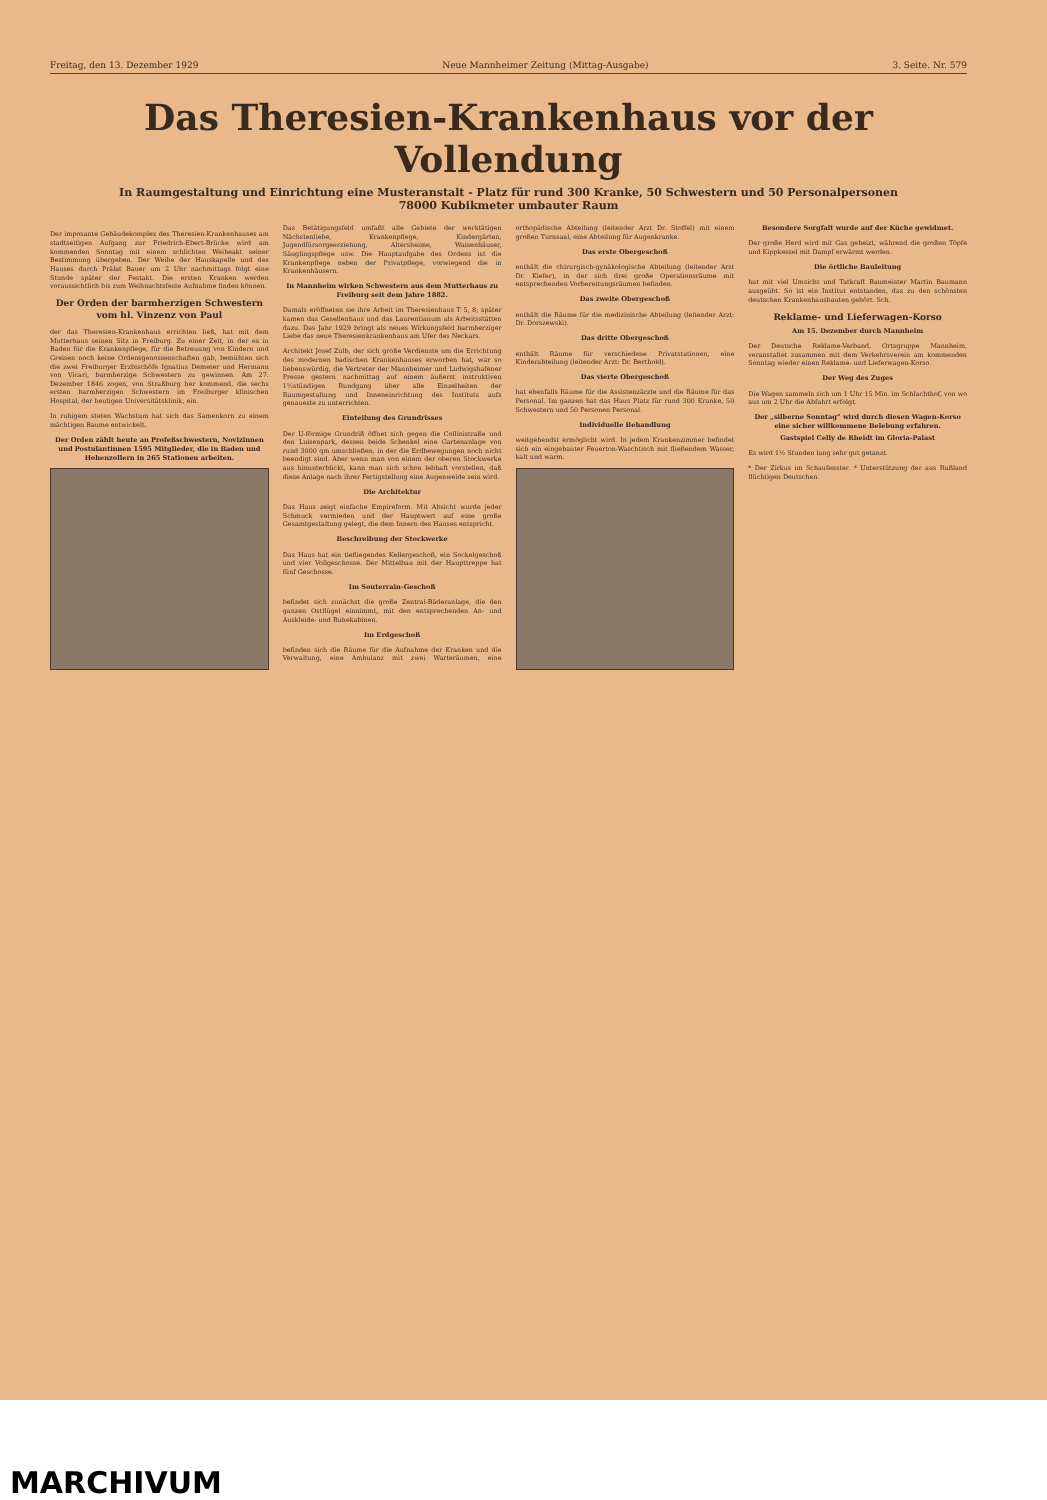Freitag, den 13. Dezember 1929 Neue Mannheimer Zeitung (Mittag-Ausgabe) 3. Seite. Nr. 579
Das Theresien-Krankenhaus vor der Vollendung
In Raumgestaltung und Einrichtung eine Musteranstalt - Platz für rund 300 Kranke, 50 Schwestern und 50 Personalpersonen
78000 Kubikmeter umbauter Raum
Der imposante Gebäudekomplex des Theresien-Krankenhauses am stadtseitigen Aufgang zur Friedrich-Ebert-Brücke wird am kommenden Sonntag mit einem schlichten Weiheakt seiner Bestimmung übergeben. Der Weihe der Hauskapelle und des Hauses durch Prälat Bauer um 2 Uhr nachmittags folgt eine Stunde später der Festakt. Die ersten Kranken werden voraussichtlich bis zum Weihnachtsfeste Aufnahme finden können.
Der Orden der barmherzigen Schwestern vom hl. Vinzenz von Paul
der das Theresien-Krankenhaus errichten ließ, hat mit dem Mutterhaus seinen Sitz in Freiburg. Zu einer Zeit, in der es in Baden für die Krankenpflege, für die Betreuung von Kindern und Greisen noch keine Ordensgenossenschaften gab, bemühten sich die zwei Freiburger Erzbischöfe Ignatius Demeter und Hermann von Vicari, barmherzige Schwestern zu gewinnen. Am 27. Dezember 1846 zogen, von Straßburg her kommend, die sechs ersten barmherzigen Schwestern im Freiburger klinischen Hospital, der heutigen Universitätsklinik, ein.
In ruhigem steten Wachstum hat sich das Samenkorn zu einem mächtigen Baume entwickelt.
Der Orden zählt heute an Profeßschwestern, Novizinnen und Postulantinnen 1595 Mitglieder, die in Baden und Hohenzollern in 265 Stationen arbeiten.
Das Betätigungsfeld umfaßt alle Gebiete der werktätigen Nächstenliebe, Krankenpflege, Kindergärten, Jugendfürsorgeerziehung, Altersheime, Waisenhäuser, Säuglingspflege usw. Die Hauptaufgabe des Ordens ist die Krankenpflege neben der Privatpflege, vorwiegend die in Krankenhäusern.
In Mannheim wirken Schwestern aus dem Mutterhaus zu Freiburg seit dem Jahre 1882.
Damals eröffneten sie ihre Arbeit im Theresienhaus T 5, 8; später kamen das Gesellenhaus und das Laurentianum als Arbeitsstätten dazu. Das Jahr 1929 bringt als neues Wirkungsfeld barmherziger Liebe das neue Theresienkrankenhaus am Ufer des Neckars.
Architekt Josef Zulb, der sich große Verdienste um die Errichtung des modernen badischen Krankenhauses erworben hat, war so liebenswürdig, die Vertreter der Mannheimer und Ludwigshafener Presse gestern nachmittag auf einem äußerst instruktiven 1½stündigen Rundgang über alle Einzelheiten der Raumgestaltung und Inneneinrichtung des Instituts aufs genaueste zu unterrichten.
Einteilung des Grundrisses
Der U-förmige Grundriß öffnet sich gegen die Collinistraße und den Luisenpark, dessen beide Schenkel eine Gartenanlage von rund 3000 qm umschließen, in der die Erdbewegungen noch nicht beendigt sind. Aber wenn man von einem der oberen Stockwerke aus hinunterblickt, kann man sich schon lebhaft vorstellen, daß diese Anlage nach ihrer Fertigstellung eine Augenweide sein wird.
Die Architektur
Das Haus zeigt einfache Empireform. Mit Absicht wurde jeder Schmuck vermieden und der Hauptwert auf eine große Gesamtgestaltung gelegt, die dem Innern des Hauses entspricht.
Beschreibung der Stockwerke
Das Haus hat ein tiefliegendes Kellergeschoß, ein Sockelgeschoß und vier Vollgeschosse. Der Mittelbau mit der Haupttreppe hat fünf Geschosse.
Im Souterrain-Geschoß
befindet sich zunächst die große Zentral-Bäderanlage, die den ganzen Ostflügel einnimmt, mit den entsprechenden An- und Auskleide- und Ruhekabinen.
Im Erdgeschoß
befinden sich die Räume für die Aufnahme der Kranken und die Verwaltung, eine Ambulanz mit zwei Warteräumen, eine orthopädische Abteilung (leitender Arzt Dr. Stoffel) mit einem großen Turnsaal, eine Abteilung für Augenkranke.
Das erste Obergeschoß
enthält die chirurgisch-gynäkologische Abteilung (leitender Arzt Dr. Kiefer), in der sich drei große Operationsräume mit entsprechenden Vorbereitungsräumen befinden.
Das zweite Obergeschoß
enthält die Räume für die medizinische Abteilung (leitender Arzt: Dr. Dorszewski).
Das dritte Obergeschoß
enthält Räume für verschiedene Privatstationen, eine Kinderabteilung (leitender Arzt: Dr. Berthold).
Das vierte Obergeschoß
hat ebenfalls Räume für die Assistenzärzte und die Räume für das Personal. Im ganzen hat das Haus Platz für rund 300 Kranke, 50 Schwestern und 50 Personen Personal.
Individuelle Behandlung
weitgehendst ermöglicht wird. In jedem Krankenzimmer befindet sich ein eingebauter Feuerton-Waschtisch mit fließendem Wasser, kalt und warm.
Besondere Sorgfalt wurde auf der Küche gewidmet.
Der große Herd wird mit Gas geheizt, während die großen Töpfe und Kippkessel mit Dampf erwärmt werden.
Die örtliche Bauleitung
hat mit viel Umsicht und Tatkraft Baumeister Martin Baumann ausgeübt. So ist ein Institut entstanden, das zu den schönsten deutschen Krankenhausbauten gehört. Sch.
Reklame- und Lieferwagen-Korso
Am 15. Dezember durch Mannheim
Der Deutsche Reklame-Verband, Ortsgruppe Mannheim, veranstaltet zusammen mit dem Verkehrsverein am kommenden Sonntag wieder einen Reklame- und Lieferwagen-Korso.
Der Weg des Zuges
Die Wagen sammeln sich um 1 Uhr 15 Min. im Schlachthof, von wo aus um 2 Uhr die Abfahrt erfolgt.
Der „silberne Sonntag“ wird durch diesen Wagen-Korso eine sicher willkommene Belebung erfahren.
Gastspiel Celly de Rheidt im Gloria-Palast
Es wird 1½ Stunden lang sehr gut getanzt.
* Der Zirkus im Schaufenster. * Unterstützung der aus Rußland flüchtigen Deutschen.
MARCHIVUM